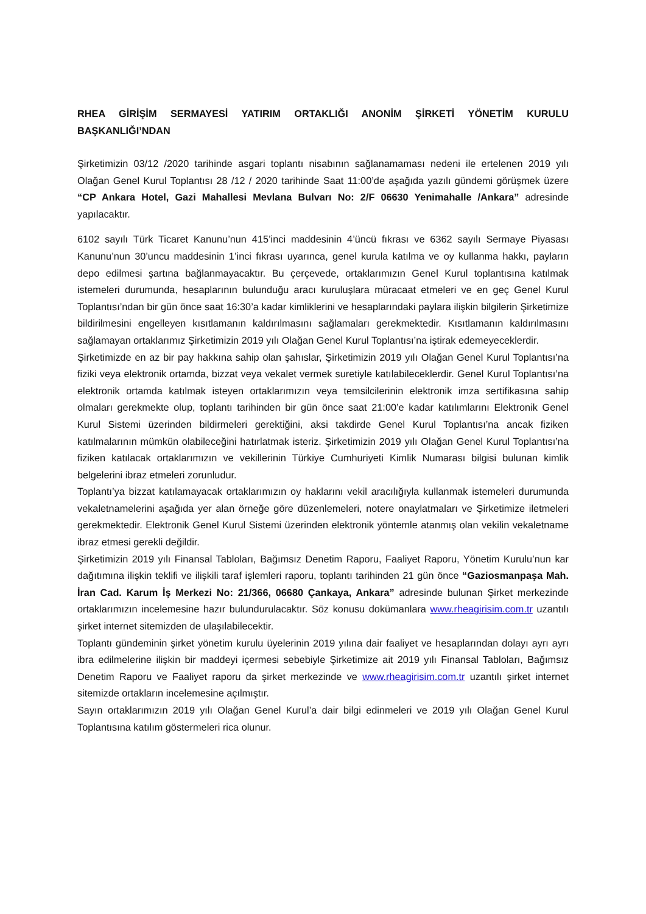RHEA GİRİŞİM SERMAYESİ YATIRIM ORTAKLIĞI ANONİM ŞİRKETİ YÖNETİM KURULU BAŞKANLIĞI’NDAN
Şirketimizin 03/12 /2020 tarihinde asgari toplantı nisabının sağlanamaması nedeni ile ertelenen 2019 yılı Olağan Genel Kurul Toplantısı 28 /12 / 2020 tarihinde Saat 11:00’de aşağıda yazılı gündemi görüşmek üzere “CP Ankara Hotel, Gazi Mahallesi Mevlana Bulvarı No: 2/F 06630 Yenimahalle /Ankara” adresinde yapılacaktır.
6102 sayılı Türk Ticaret Kanunu’nun 415’inci maddesinin 4’üncü fıkrası ve 6362 sayılı Sermaye Piyasası Kanunu’nun 30’uncu maddesinin 1’inci fıkrası uyarınca, genel kurula katılma ve oy kullanma hakkı, payların depo edilmesi şartına bağlanmayacaktır. Bu çerçevede, ortaklarımızın Genel Kurul toplantısına katılmak istemeleri durumunda, hesaplarının bulunduğu aracı kuruluşlara müracaat etmeleri ve en geç Genel Kurul Toplantısı’ndan bir gün önce saat 16:30’a kadar kimliklerini ve hesaplarındaki paylara ilişkin bilgilerin Şirketimize bildirilmesini engelleyen kısıtlamanın kaldırılmasını sağlamaları gerekmektedir. Kısıtlamanın kaldırılmasını sağlamayan ortaklarımız Şirketimizin 2019 yılı Olağan Genel Kurul Toplantısı’na iştirak edemeyeceklerdir.
Şirketimizde en az bir pay hakkına sahip olan şahıslar, Şirketimizin 2019 yılı Olağan Genel Kurul Toplantısı’na fiziki veya elektronik ortamda, bizzat veya vekalet vermek suretiyle katılabileceklerdir. Genel Kurul Toplantısı’na elektronik ortamda katılmak isteyen ortaklarımızın veya temsilcilerinin elektronik imza sertifikasına sahip olmaları gerekmekte olup, toplantı tarihinden bir gün önce saat 21:00’e kadar katılımlarını Elektronik Genel Kurul Sistemi üzerinden bildirmeleri gerektiğini, aksi takdirde Genel Kurul Toplantısı’na ancak fiziken katılmalarının mümkün olabileceğini hatırlatmak isteriz. Şirketimizin 2019 yılı Olağan Genel Kurul Toplantısı’na fiziken katılacak ortaklarımızın ve vekillerinin Türkiye Cumhuriyeti Kimlik Numarası bilgisi bulunan kimlik belgelerini ibraz etmeleri zorunludur.
Toplantı’ya bizzat katılamayacak ortaklarımızın oy haklarını vekil aracılığıyla kullanmak istemeleri durumunda vekaletnamelerini aşağıda yer alan örneğe göre düzenlemeleri, notere onaylatmaları ve Şirketimize iletmeleri gerekmektedir. Elektronik Genel Kurul Sistemi üzerinden elektronik yöntemle atanmış olan vekilin vekaletname ibraz etmesi gerekli değildir.
Şirketimizin 2019 yılı Finansal Tabloları, Bağımsız Denetim Raporu, Faaliyet Raporu, Yönetim Kurulu’nun kar dağıtımına ilişkin teklifi ve ilişkili taraf işlemleri raporu, toplantı tarihinden 21 gün önce “Gaziosmanpaşa Mah. İran Cad. Karum İş Merkezi No: 21/366, 06680 Çankaya, Ankara” adresinde bulunan Şirket merkezinde ortaklarımızın incelemesine hazır bulundurulacaktır. Söz konusu dokümanlara www.rheagirisim.com.tr uzantılı şirket internet sitemizden de ulaşılabilecektir.
Toplantı gündeminin şirket yönetim kurulu üyelerinin 2019 yılına dair faaliyet ve hesaplarından dolayı ayrı ayrı ibra edilmelerine ilişkin bir maddeyi içermesi sebebiyle Şirketimize ait 2019 yılı Finansal Tabloları, Bağımsız Denetim Raporu ve Faaliyet raporu da şirket merkezinde ve www.rheagirisim.com.tr uzantılı şirket internet sitemizde ortakların incelemesine açılmıştır.
Sayın ortaklarımızın 2019 yılı Olağan Genel Kurul’a dair bilgi edinmeleri ve 2019 yılı Olağan Genel Kurul Toplantısına katılım göstermeleri rica olunur.